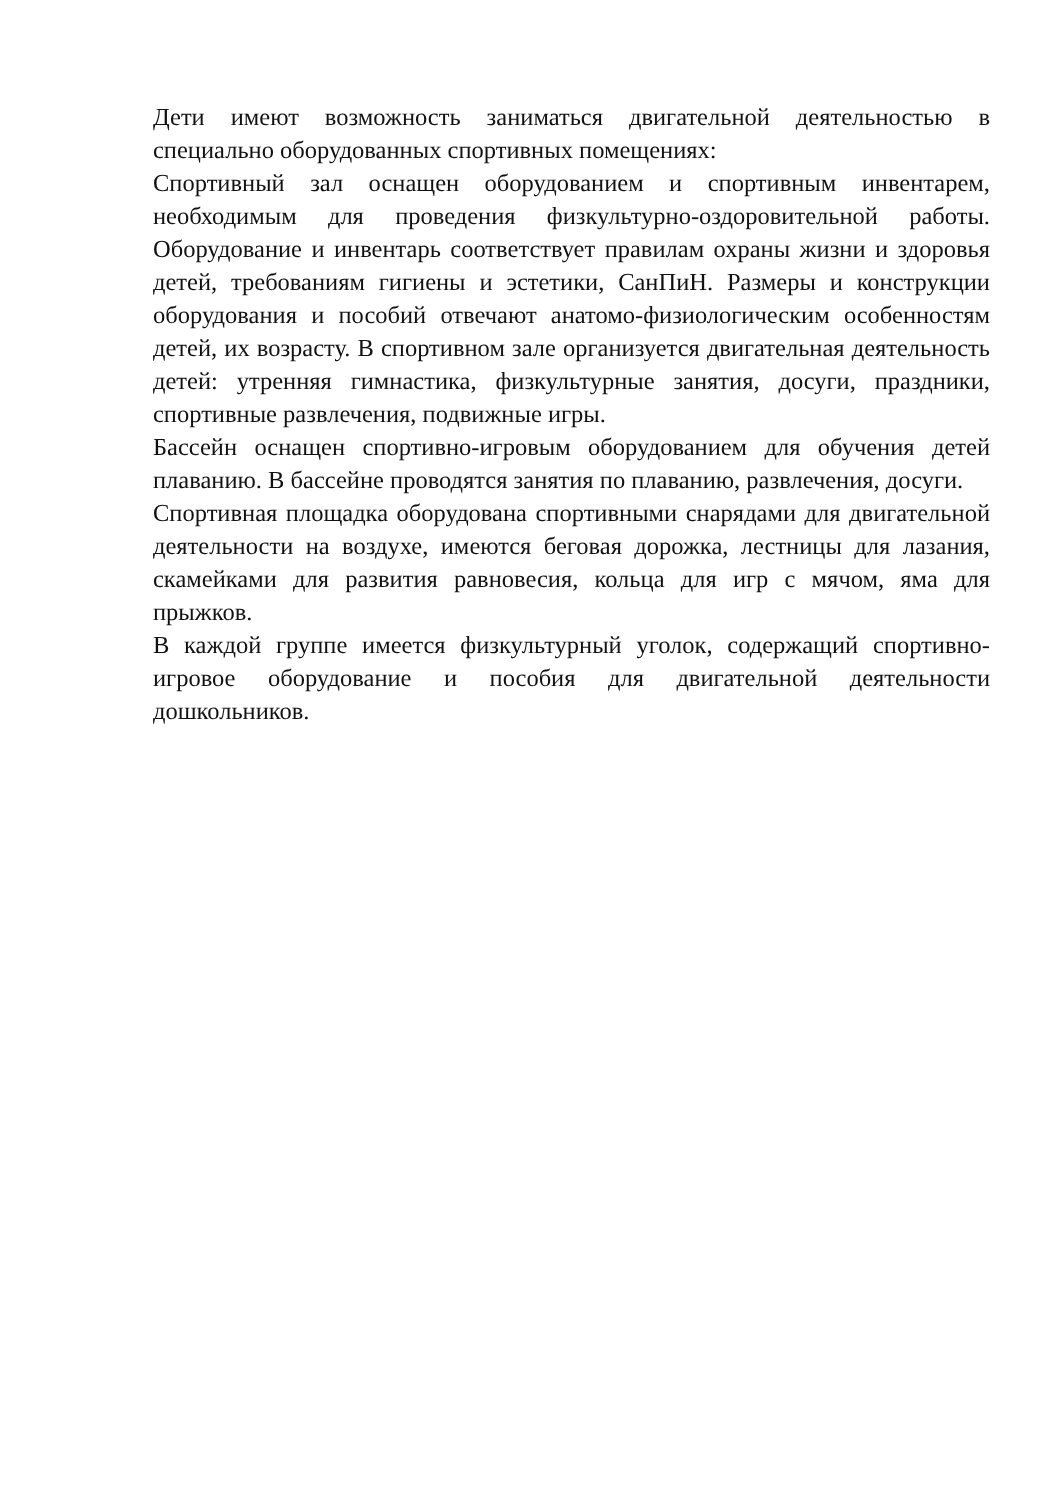Дети имеют возможность заниматься двигательной деятельностью в специально оборудованных спортивных помещениях:
Спортивный зал оснащен оборудованием и спортивным инвентарем, необходимым для проведения физкультурно-оздоровительной работы. Оборудование и инвентарь соответствует правилам охраны жизни и здоровья детей, требованиям гигиены и эстетики, СанПиН. Размеры и конструкции оборудования и пособий отвечают анатомо-физиологическим особенностям детей, их возрасту. В спортивном зале организуется двигательная деятельность детей: утренняя гимнастика, физкультурные занятия, досуги, праздники, спортивные развлечения, подвижные игры.
Бассейн оснащен спортивно-игровым оборудованием для обучения детей плаванию. В бассейне проводятся занятия по плаванию, развлечения, досуги.
Спортивная площадка оборудована спортивными снарядами для двигательной деятельности на воздухе, имеются беговая дорожка, лестницы для лазания, скамейками для развития равновесия, кольца для игр с мячом, яма для прыжков.
В каждой группе имеется физкультурный уголок, содержащий спортивно-игровое оборудование и пособия для двигательной деятельности дошкольников.